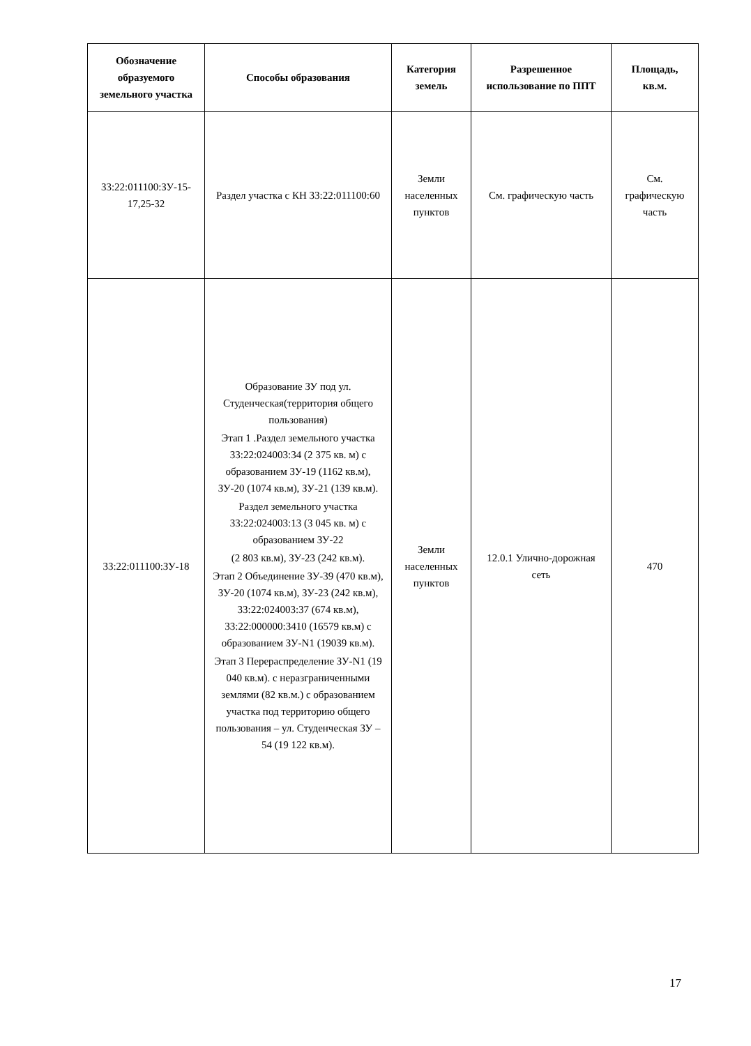| Обозначение образуемого земельного участка | Способы образования | Категория земель | Разрешенное использование по ППТ | Площадь, кв.м. |
| --- | --- | --- | --- | --- |
| 33:22:011100:ЗУ-15-17,25-32 | Раздел участка с КН 33:22:011100:60 | Земли населенных пунктов | См. графическую часть | См. графическую часть |
| 33:22:011100:ЗУ-18 | Образование ЗУ под ул. Студенческая(территория общего пользования) Этап 1 .Раздел земельного участка 33:22:024003:34 (2 375 кв. м) с образованием ЗУ-19 (1162 кв.м), ЗУ-20 (1074 кв.м), ЗУ-21 (139 кв.м). Раздел земельного участка 33:22:024003:13 (3 045 кв. м) с образованием ЗУ-22 (2 803 кв.м), ЗУ-23 (242 кв.м). Этап 2 Объединение ЗУ-39 (470 кв.м), ЗУ-20 (1074 кв.м), ЗУ-23 (242 кв.м), 33:22:024003:37 (674 кв.м), 33:22:000000:3410 (16579 кв.м) с образованием ЗУ-N1 (19039 кв.м). Этап 3 Перераспределение ЗУ-N1 (19 040 кв.м). с неразграниченными землями (82 кв.м.) с образованием участка под территорию общего пользования – ул. Студенческая ЗУ – 54 (19 122 кв.м). | Земли населенных пунктов | 12.0.1 Улично-дорожная сеть | 470 |
17